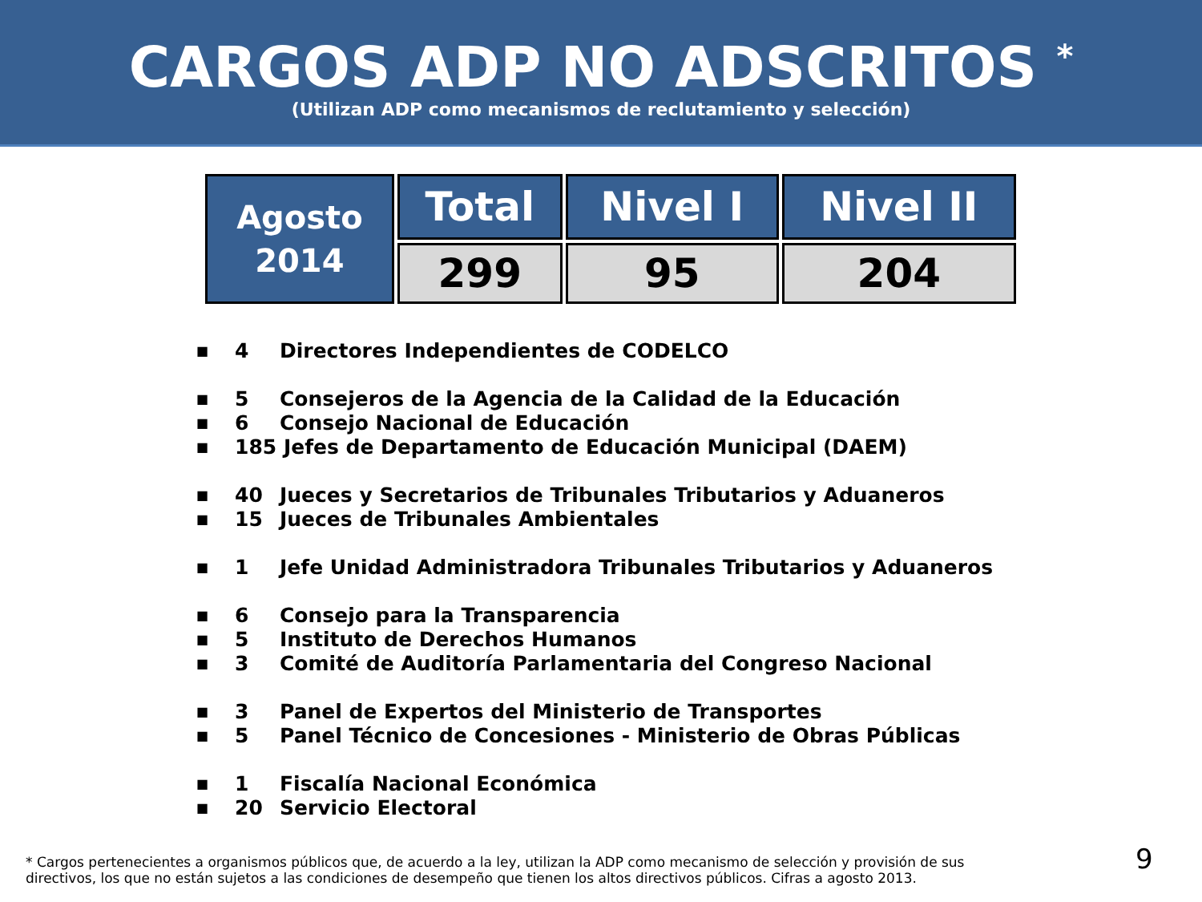CARGOS ADP NO ADSCRITOS <sup>*</sup>
(Utilizan ADP como mecanismos de reclutamiento y selección)
| Agosto 2014 | Total | Nivel I | Nivel II |
| --- | --- | --- | --- |
| | 299 | 95 | 204 |
■ 4 Directores Independientes de CODELCO
■ 5 Consejeros de la Agencia de la Calidad de la Educación
■ 6 Consejo Nacional de Educación
■ 185 Jefes de Departamento de Educación Municipal (DAEM)
■ 40 Jueces y Secretarios de Tribunales Tributarios y Aduaneros
■ 15 Jueces de Tribunales Ambientales
■ 1 Jefe Unidad Administradora Tribunales Tributarios y Aduaneros
■ 6 Consejo para la Transparencia
■ 5 Instituto de Derechos Humanos
■ 3 Comité de Auditoría Parlamentaria del Congreso Nacional
■ 3 Panel de Expertos del Ministerio de Transportes
■ 5 Panel Técnico de Concesiones - Ministerio de Obras Públicas
■ 1 Fiscalía Nacional Económica
■ 20 Servicio Electoral
* Cargos pertenecientes a organismos públicos que, de acuerdo a la ley, utilizan la ADP como mecanismo de selección y provisión de sus directivos, los que no están sujetos a las condiciones de desempeño que tienen los altos directivos públicos. Cifras a agosto 2013.
9